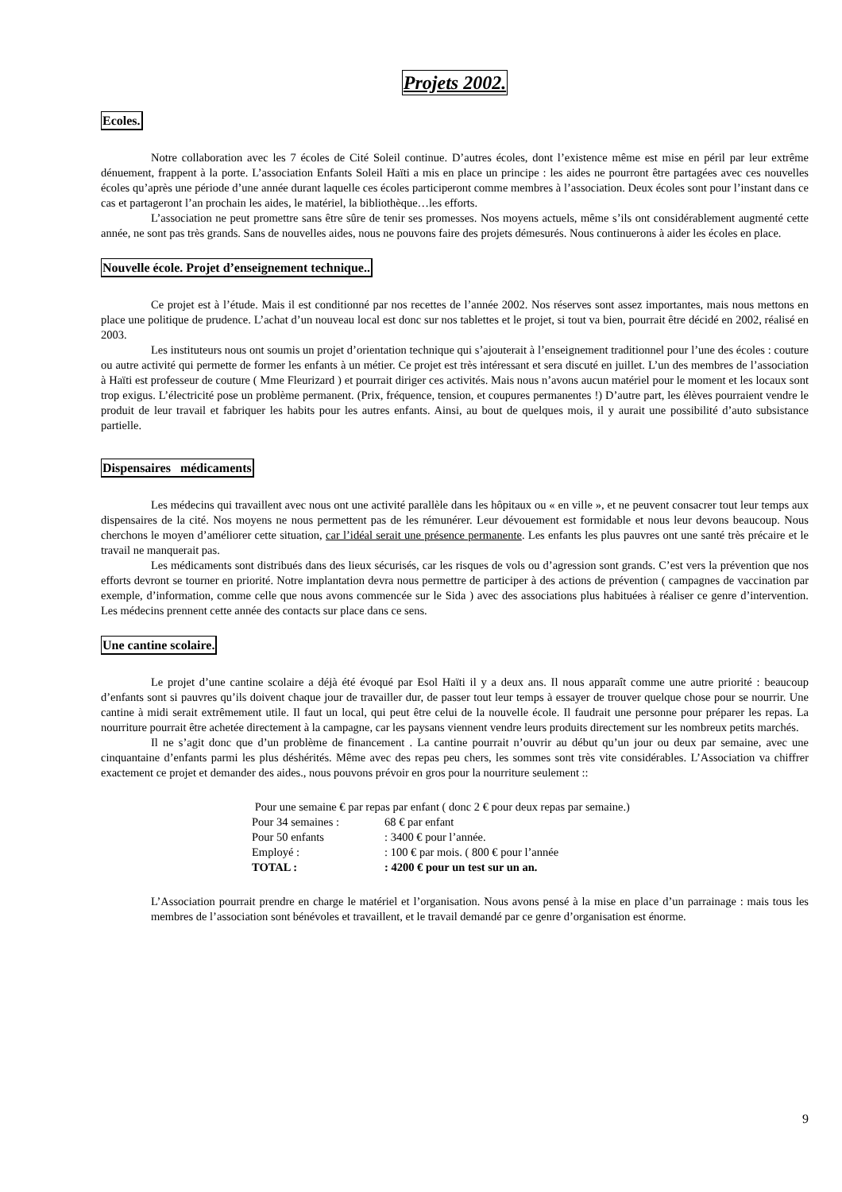Projets 2002.
Ecoles.
Notre collaboration avec les 7 écoles de Cité Soleil continue. D’autres écoles, dont l’existence même est mise en péril par leur extrême dénuement, frappent à la porte. L’association Enfants Soleil Haïti a mis en place un principe : les aides ne pourront être partagées avec ces nouvelles écoles qu’après une période d’une année durant laquelle ces écoles participeront comme membres à l’association. Deux écoles sont pour l’instant dans ce cas et partageront l’an prochain les aides, le matériel, la bibliothèque…les efforts.
L’association ne peut promettre sans être sûre de tenir ses promesses. Nos moyens actuels, même s’ils ont considérablement augmenté cette année, ne sont pas très grands. Sans de nouvelles aides, nous ne pouvons faire des projets démesurés. Nous continuerons à aider les écoles en place.
Nouvelle école. Projet d’enseignement technique..
Ce projet est à l’étude. Mais il est conditionné par nos recettes de l’année 2002. Nos réserves sont assez importantes, mais nous mettons en place une politique de prudence. L’achat d’un nouveau local est donc sur nos tablettes et le projet, si tout va bien, pourrait être décidé en 2002, réalisé en 2003.
Les instituteurs nous ont soumis un projet d’orientation technique qui s’ajouterait à l’enseignement traditionnel pour l’une des écoles : couture ou autre activité qui permette de former les enfants à un métier. Ce projet est très intéressant et sera discuté en juillet. L’un des membres de l’association à Haïti est professeur de couture ( Mme Fleurizard ) et pourrait diriger ces activités. Mais nous n’avons aucun matériel pour le moment et les locaux sont trop exigus. L’électricité pose un problème permanent. (Prix, fréquence, tension, et coupures permanentes !) D’autre part, les élèves pourraient vendre le produit de leur travail et fabriquer les habits pour les autres enfants. Ainsi, au bout de quelques mois, il y aurait une possibilité d’auto subsistance partielle.
Dispensaires médicaments
Les médecins qui travaillent avec nous ont une activité parallèle dans les hôpitaux ou « en ville », et ne peuvent consacrer tout leur temps aux dispensaires de la cité. Nos moyens ne nous permettent pas de les rémunérer. Leur dévouement est formidable et nous leur devons beaucoup. Nous cherchons le moyen d’améliorer cette situation, car l’idéal serait une présence permanente. Les enfants les plus pauvres ont une santé très précaire et le travail ne manquerait pas.
Les médicaments sont distribués dans des lieux sécurisés, car les risques de vols ou d’agression sont grands. C’est vers la prévention que nos efforts devront se tourner en priorité. Notre implantation devra nous permettre de participer à des actions de prévention ( campagnes de vaccination par exemple, d’information, comme celle que nous avons commencée sur le Sida ) avec des associations plus habituées à réaliser ce genre d’intervention. Les médecins prennent cette année des contacts sur place dans ce sens.
Une cantine scolaire.
Le projet d’une cantine scolaire a déjà été évoqué par Esol Haïti il y a deux ans. Il nous apparaît comme une autre priorité : beaucoup d’enfants sont si pauvres qu’ils doivent chaque jour de travailler dur, de passer tout leur temps à essayer de trouver quelque chose pour se nourrir. Une cantine à midi serait extrêmement utile. Il faut un local, qui peut être celui de la nouvelle école. Il faudrait une personne pour préparer les repas. La nourriture pourrait être achetée directement à la campagne, car les paysans viennent vendre leurs produits directement sur les nombreux petits marchés.
Il ne s’agit donc que d’un problème de financement . La cantine pourrait n’ouvrir au début qu’un jour ou deux par semaine, avec une cinquantaine d’enfants parmi les plus déshérités. Même avec des repas peu chers, les sommes sont très vite considérables. L’Association va chiffrer exactement ce projet et demander des aides., nous pouvons prévoir en gros pour la nourriture seulement ::
Pour une semaine € par repas par enfant ( donc 2 € pour deux repas par semaine.)
Pour 34 semaines : 68 € par enfant
Pour 50 enfants: 3400 € pour l’année.
Employé :: 100 € par mois. ( 800 € pour l’année
TOTAL :: 4200 € pour un test sur un an.
L’Association pourrait prendre en charge le matériel et l’organisation. Nous avons pensé à la mise en place d’un parrainage : mais tous les membres de l’association sont bénévoles et travaillent, et le travail demandé par ce genre d’organisation est énorme.
9